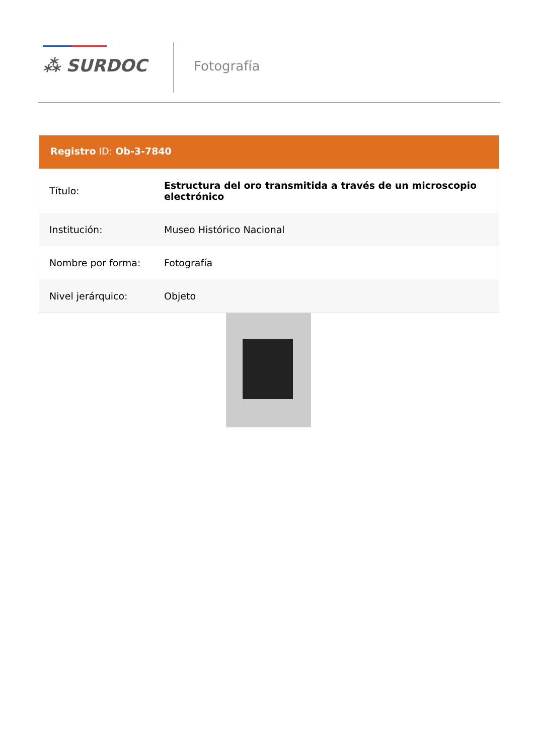⁂ SURDOC Fotografía
Registro ID: Ob-3-7840
| Título: | Estructura del oro transmitida a través de un microscopio electrónico |
| Institución: | Museo Histórico Nacional |
| Nombre por forma: | Fotografía |
| Nivel jerárquico: | Objeto |